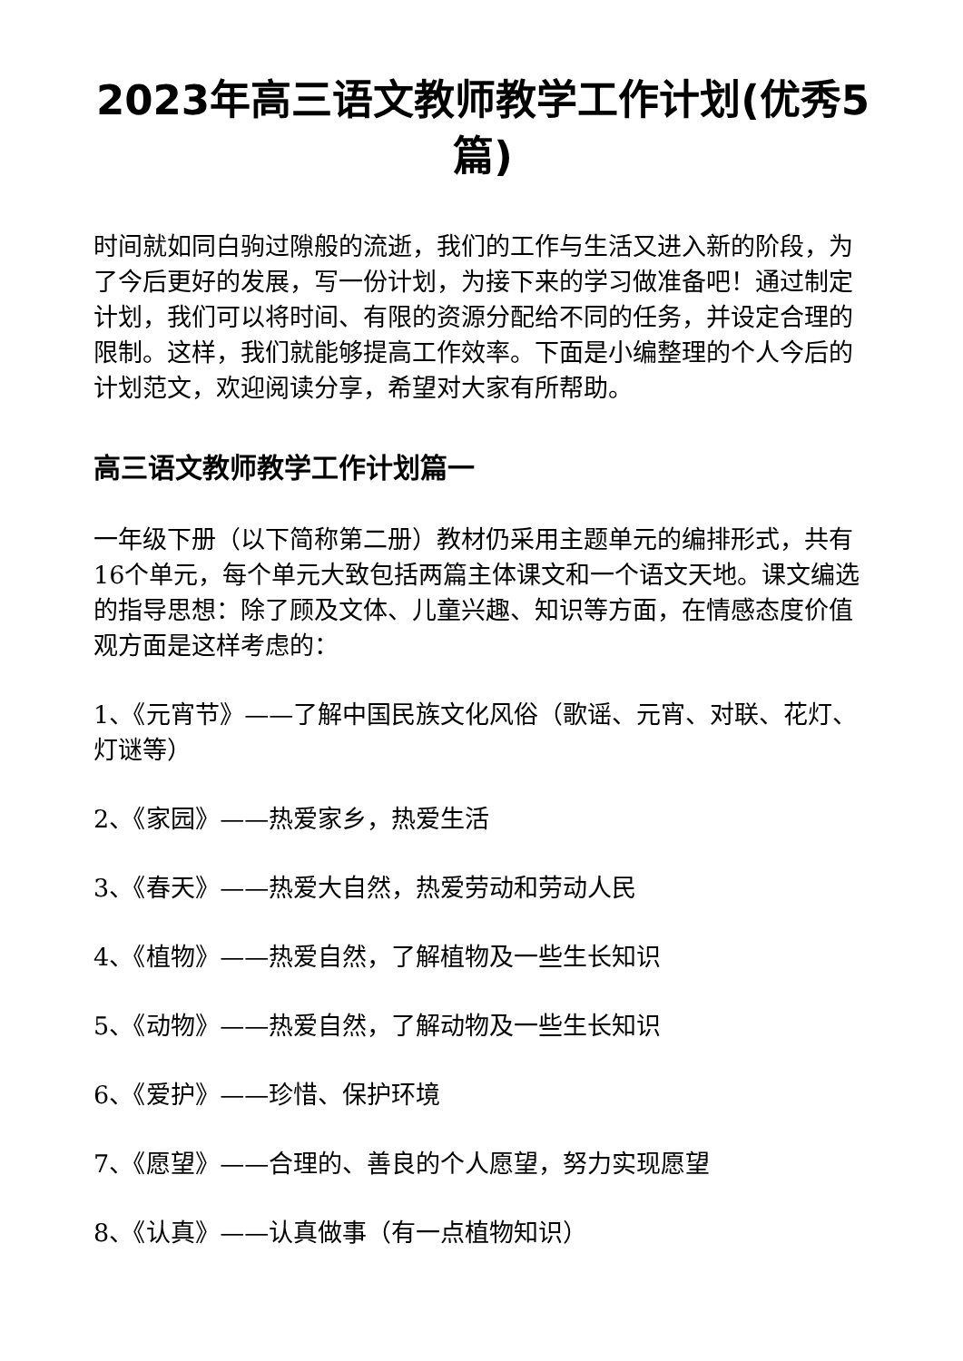2023年高三语文教师教学工作计划(优秀5篇)
时间就如同白驹过隙般的流逝，我们的工作与生活又进入新的阶段，为了今后更好的发展，写一份计划，为接下来的学习做准备吧！通过制定计划，我们可以将时间、有限的资源分配给不同的任务，并设定合理的限制。这样，我们就能够提高工作效率。下面是小编整理的个人今后的计划范文，欢迎阅读分享，希望对大家有所帮助。
高三语文教师教学工作计划篇一
一年级下册（以下简称第二册）教材仍采用主题单元的编排形式，共有16个单元，每个单元大致包括两篇主体课文和一个语文天地。课文编选的指导思想：除了顾及文体、儿童兴趣、知识等方面，在情感态度价值观方面是这样考虑的：
1、《元宵节》——了解中国民族文化风俗（歌谣、元宵、对联、花灯、灯谜等）
2、《家园》——热爱家乡，热爱生活
3、《春天》——热爱大自然，热爱劳动和劳动人民
4、《植物》——热爱自然，了解植物及一些生长知识
5、《动物》——热爱自然，了解动物及一些生长知识
6、《爱护》——珍惜、保护环境
7、《愿望》——合理的、善良的个人愿望，努力实现愿望
8、《认真》——认真做事（有一点植物知识）